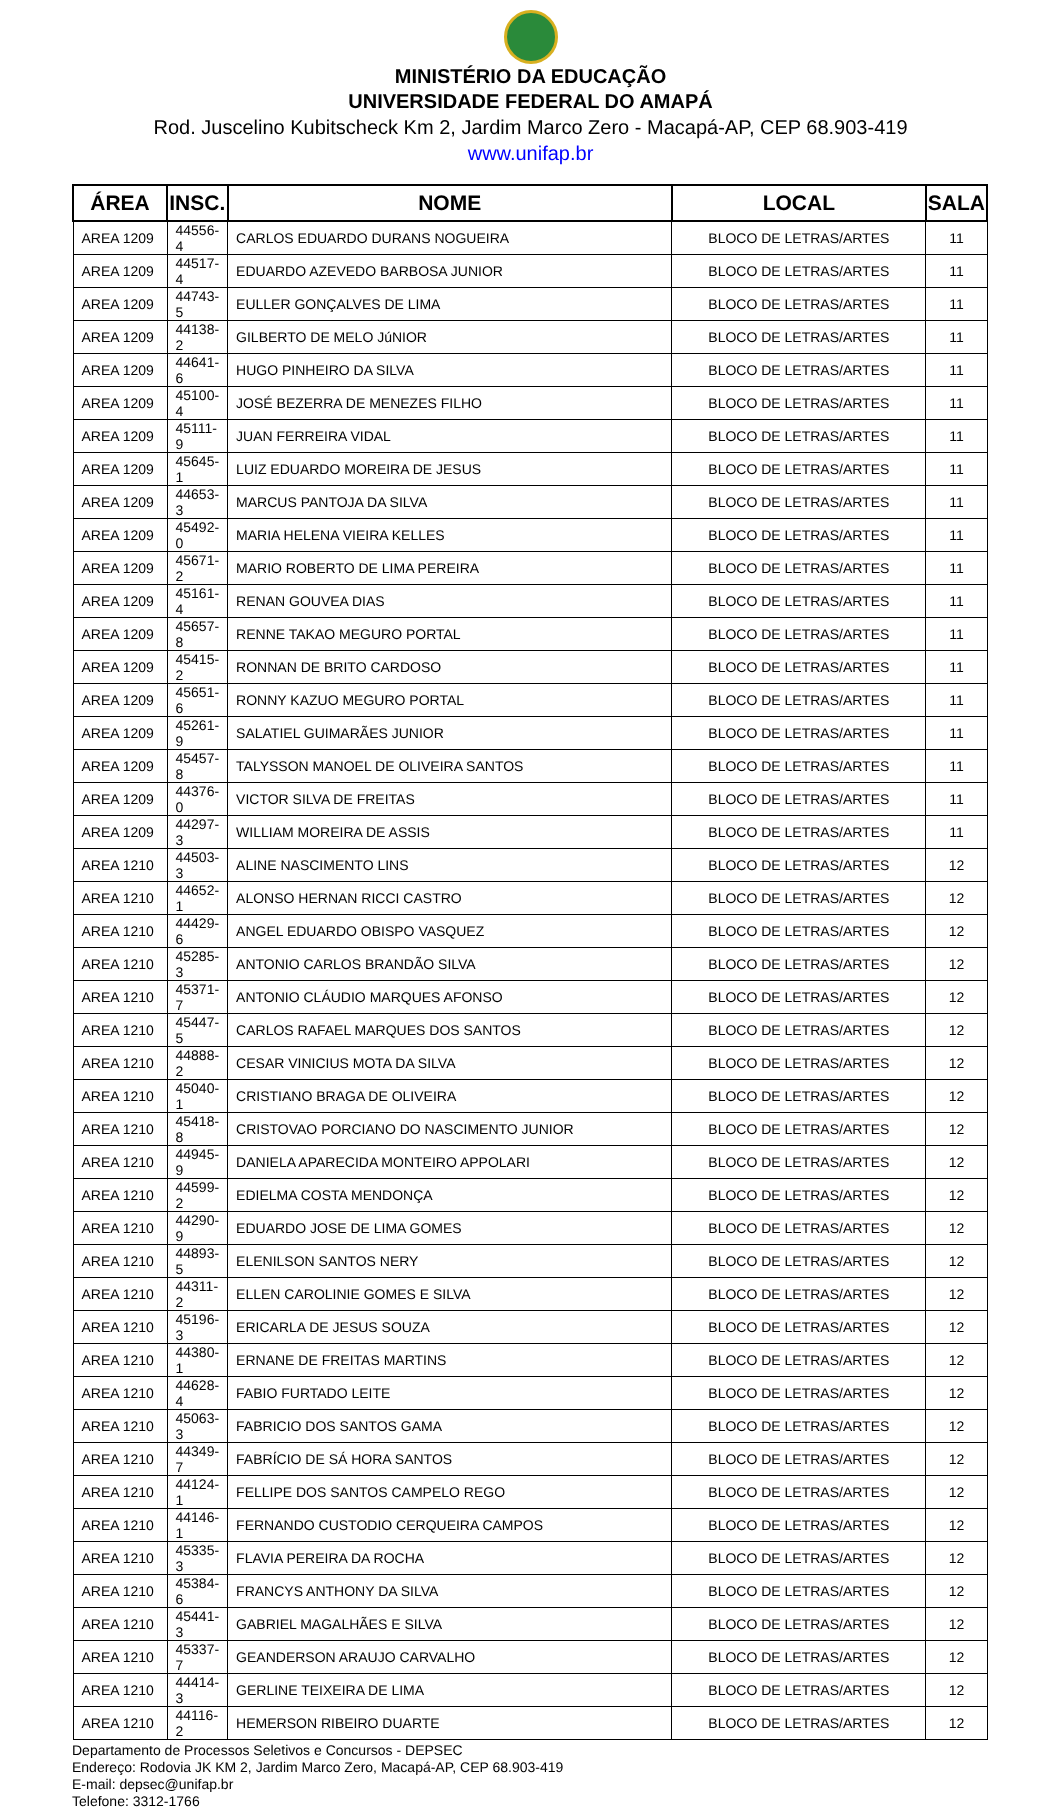MINISTÉRIO DA EDUCAÇÃO
UNIVERSIDADE FEDERAL DO AMAPÁ
Rod. Juscelino Kubitscheck Km 2, Jardim Marco Zero - Macapá-AP, CEP 68.903-419
www.unifap.br
| ÁREA | INSC. | NOME | LOCAL | SALA |
| --- | --- | --- | --- | --- |
| AREA 1209 | 44556-4 | CARLOS EDUARDO DURANS NOGUEIRA | BLOCO DE LETRAS/ARTES | 11 |
| AREA 1209 | 44517-4 | EDUARDO AZEVEDO BARBOSA JUNIOR | BLOCO DE LETRAS/ARTES | 11 |
| AREA 1209 | 44743-5 | EULLER GONÇALVES DE LIMA | BLOCO DE LETRAS/ARTES | 11 |
| AREA 1209 | 44138-2 | GILBERTO DE MELO JúNIOR | BLOCO DE LETRAS/ARTES | 11 |
| AREA 1209 | 44641-6 | HUGO PINHEIRO DA SILVA | BLOCO DE LETRAS/ARTES | 11 |
| AREA 1209 | 45100-4 | JOSÉ BEZERRA DE MENEZES FILHO | BLOCO DE LETRAS/ARTES | 11 |
| AREA 1209 | 45111-9 | JUAN FERREIRA VIDAL | BLOCO DE LETRAS/ARTES | 11 |
| AREA 1209 | 45645-1 | LUIZ EDUARDO MOREIRA DE JESUS | BLOCO DE LETRAS/ARTES | 11 |
| AREA 1209 | 44653-3 | MARCUS PANTOJA DA SILVA | BLOCO DE LETRAS/ARTES | 11 |
| AREA 1209 | 45492-0 | MARIA HELENA VIEIRA KELLES | BLOCO DE LETRAS/ARTES | 11 |
| AREA 1209 | 45671-2 | MARIO ROBERTO DE LIMA PEREIRA | BLOCO DE LETRAS/ARTES | 11 |
| AREA 1209 | 45161-4 | RENAN GOUVEA DIAS | BLOCO DE LETRAS/ARTES | 11 |
| AREA 1209 | 45657-8 | RENNE TAKAO MEGURO PORTAL | BLOCO DE LETRAS/ARTES | 11 |
| AREA 1209 | 45415-2 | RONNAN DE BRITO CARDOSO | BLOCO DE LETRAS/ARTES | 11 |
| AREA 1209 | 45651-6 | RONNY KAZUO MEGURO PORTAL | BLOCO DE LETRAS/ARTES | 11 |
| AREA 1209 | 45261-9 | SALATIEL GUIMARÃES JUNIOR | BLOCO DE LETRAS/ARTES | 11 |
| AREA 1209 | 45457-8 | TALYSSON MANOEL DE OLIVEIRA SANTOS | BLOCO DE LETRAS/ARTES | 11 |
| AREA 1209 | 44376-0 | VICTOR SILVA DE FREITAS | BLOCO DE LETRAS/ARTES | 11 |
| AREA 1209 | 44297-3 | WILLIAM MOREIRA DE ASSIS | BLOCO DE LETRAS/ARTES | 11 |
| AREA 1210 | 44503-3 | ALINE NASCIMENTO LINS | BLOCO DE LETRAS/ARTES | 12 |
| AREA 1210 | 44652-1 | ALONSO HERNAN RICCI CASTRO | BLOCO DE LETRAS/ARTES | 12 |
| AREA 1210 | 44429-6 | ANGEL EDUARDO OBISPO VASQUEZ | BLOCO DE LETRAS/ARTES | 12 |
| AREA 1210 | 45285-3 | ANTONIO CARLOS BRANDÃO SILVA | BLOCO DE LETRAS/ARTES | 12 |
| AREA 1210 | 45371-7 | ANTONIO CLÁUDIO MARQUES AFONSO | BLOCO DE LETRAS/ARTES | 12 |
| AREA 1210 | 45447-5 | CARLOS RAFAEL MARQUES DOS SANTOS | BLOCO DE LETRAS/ARTES | 12 |
| AREA 1210 | 44888-2 | CESAR VINICIUS MOTA DA SILVA | BLOCO DE LETRAS/ARTES | 12 |
| AREA 1210 | 45040-1 | CRISTIANO BRAGA DE OLIVEIRA | BLOCO DE LETRAS/ARTES | 12 |
| AREA 1210 | 45418-8 | CRISTOVAO PORCIANO DO NASCIMENTO JUNIOR | BLOCO DE LETRAS/ARTES | 12 |
| AREA 1210 | 44945-9 | DANIELA APARECIDA MONTEIRO APPOLARI | BLOCO DE LETRAS/ARTES | 12 |
| AREA 1210 | 44599-2 | EDIELMA COSTA MENDONÇA | BLOCO DE LETRAS/ARTES | 12 |
| AREA 1210 | 44290-9 | EDUARDO JOSE DE LIMA GOMES | BLOCO DE LETRAS/ARTES | 12 |
| AREA 1210 | 44893-5 | ELENILSON SANTOS NERY | BLOCO DE LETRAS/ARTES | 12 |
| AREA 1210 | 44311-2 | ELLEN CAROLINIE GOMES E SILVA | BLOCO DE LETRAS/ARTES | 12 |
| AREA 1210 | 45196-3 | ERICARLA DE JESUS SOUZA | BLOCO DE LETRAS/ARTES | 12 |
| AREA 1210 | 44380-1 | ERNANE DE FREITAS MARTINS | BLOCO DE LETRAS/ARTES | 12 |
| AREA 1210 | 44628-4 | FABIO FURTADO LEITE | BLOCO DE LETRAS/ARTES | 12 |
| AREA 1210 | 45063-3 | FABRICIO DOS SANTOS GAMA | BLOCO DE LETRAS/ARTES | 12 |
| AREA 1210 | 44349-7 | FABRÍCIO DE SÁ HORA SANTOS | BLOCO DE LETRAS/ARTES | 12 |
| AREA 1210 | 44124-1 | FELLIPE DOS SANTOS CAMPELO REGO | BLOCO DE LETRAS/ARTES | 12 |
| AREA 1210 | 44146-1 | FERNANDO CUSTODIO CERQUEIRA CAMPOS | BLOCO DE LETRAS/ARTES | 12 |
| AREA 1210 | 45335-3 | FLAVIA PEREIRA DA ROCHA | BLOCO DE LETRAS/ARTES | 12 |
| AREA 1210 | 45384-6 | FRANCYS ANTHONY DA SILVA | BLOCO DE LETRAS/ARTES | 12 |
| AREA 1210 | 45441-3 | GABRIEL MAGALHÃES E SILVA | BLOCO DE LETRAS/ARTES | 12 |
| AREA 1210 | 45337-7 | GEANDERSON ARAUJO CARVALHO | BLOCO DE LETRAS/ARTES | 12 |
| AREA 1210 | 44414-3 | GERLINE TEIXEIRA DE LIMA | BLOCO DE LETRAS/ARTES | 12 |
| AREA 1210 | 44116-2 | HEMERSON RIBEIRO DUARTE | BLOCO DE LETRAS/ARTES | 12 |
Departamento de Processos Seletivos e Concursos - DEPSEC
Endereço: Rodovia JK KM 2, Jardim Marco Zero, Macapá-AP, CEP 68.903-419
E-mail: depsec@unifap.br
Telefone: 3312-1766